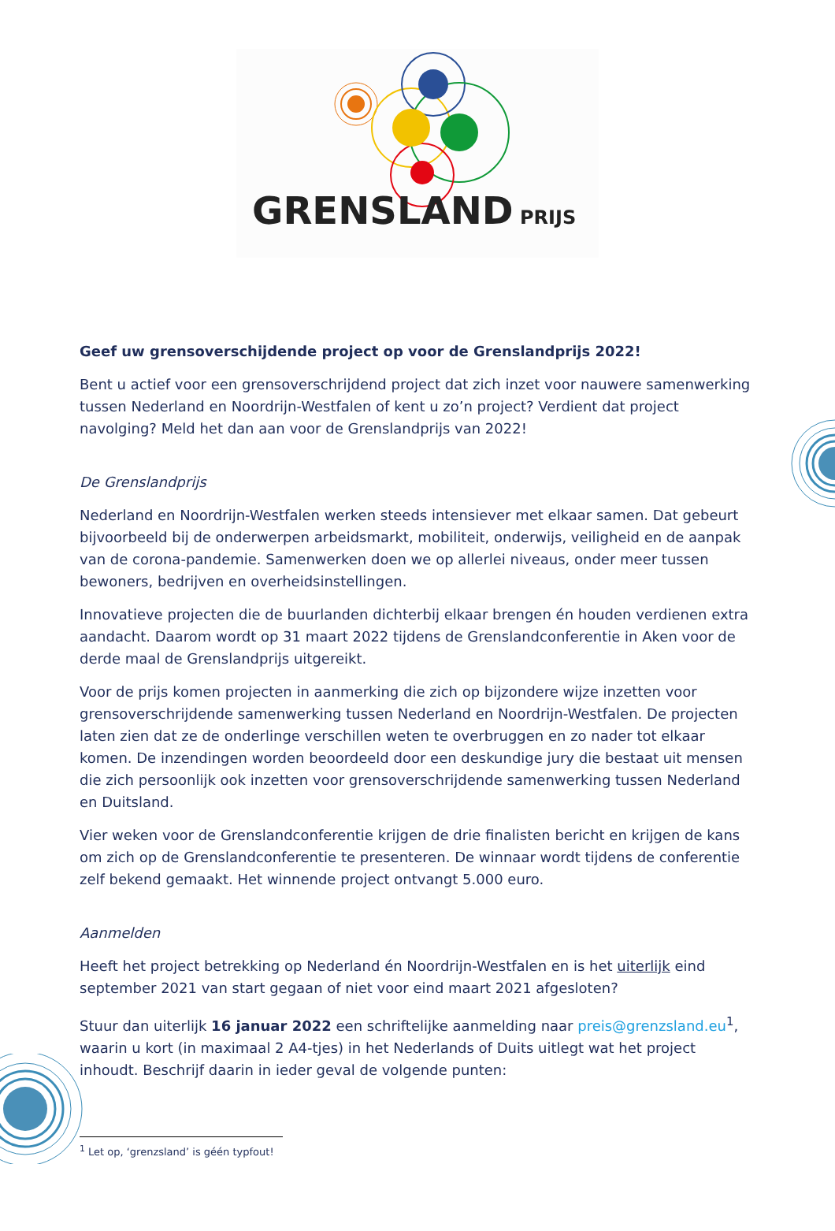GRENSLAND
PRIJS
Geef uw grensoverschijdende project op voor de Grenslandprijs 2022!
Bent u actief voor een grensoverschrijdend project dat zich inzet voor nauwere samenwerking tussen Nederland en Noordrijn-Westfalen of kent u zo’n project? Verdient dat project navolging? Meld het dan aan voor de Grenslandprijs van 2022!
De Grenslandprijs
Nederland en Noordrijn-Westfalen werken steeds intensiever met elkaar samen. Dat gebeurt bijvoorbeeld bij de onderwerpen arbeidsmarkt, mobiliteit, onderwijs, veiligheid en de aanpak van de corona-pandemie. Samenwerken doen we op allerlei niveaus, onder meer tussen bewoners, bedrijven en overheidsinstellingen.
Innovatieve projecten die de buurlanden dichterbij elkaar brengen én houden verdienen extra aandacht. Daarom wordt op 31 maart 2022 tijdens de Grenslandconferentie in Aken voor de derde maal de Grenslandprijs uitgereikt.
Voor de prijs komen projecten in aanmerking die zich op bijzondere wijze inzetten voor grensoverschrijdende samenwerking tussen Nederland en Noordrijn-Westfalen. De projecten laten zien dat ze de onderlinge verschillen weten te overbruggen en zo nader tot elkaar komen. De inzendingen worden beoordeeld door een deskundige jury die bestaat uit mensen die zich persoonlijk ook inzetten voor grensoverschrijdende samenwerking tussen Nederland en Duitsland.
Vier weken voor de Grenslandconferentie krijgen de drie finalisten bericht en krijgen de kans om zich op de Grenslandconferentie te presenteren. De winnaar wordt tijdens de conferentie zelf bekend gemaakt. Het winnende project ontvangt 5.000 euro.
Aanmelden
Heeft het project betrekking op Nederland én Noordrijn-Westfalen en is het uiterlijk eind september 2021 van start gegaan of niet voor eind maart 2021 afgesloten?
Stuur dan uiterlijk 16 januar 2022 een schriftelijke aanmelding naar preis@grenzsland.eu<sup>1</sup>, waarin u kort (in maximaal 2 A4-tjes) in het Nederlands of Duits uitlegt wat het project inhoudt. Beschrijf daarin in ieder geval de volgende punten:
<sup>1</sup> Let op, ‘grenzsland’ is géén typfout!